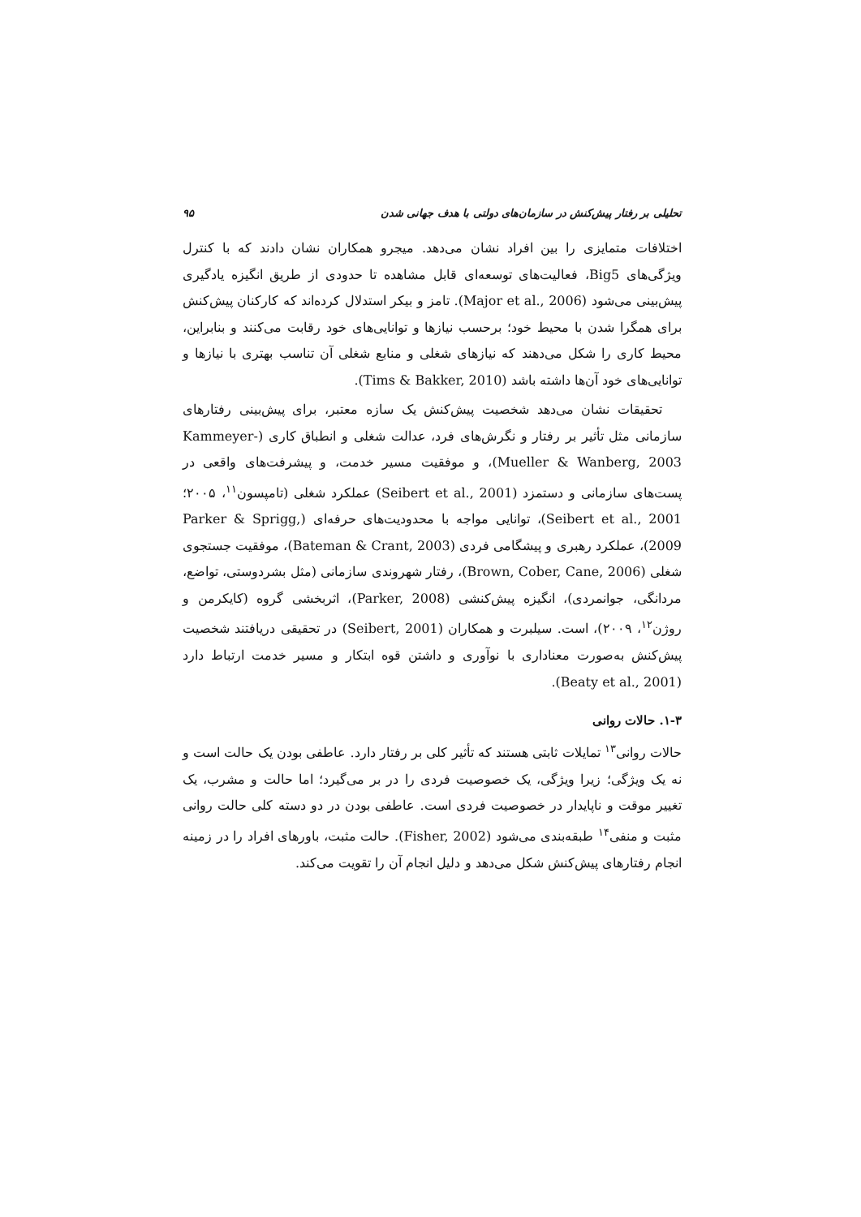تحلیلی بر رفتار پیش‌کنش در سازمان‌های دولتی با هدف جهانی شدن ۹۵
اختلافات متمایزی را بین افراد نشان می‌دهد. میجرو همکاران نشان دادند که با کنترل ویژگی‌های Big5، فعالیت‌های توسعه‌ای قابل مشاهده تا حدودی از طریق انگیزه یادگیری پیش‌بینی می‌شود (Major et al., 2006). تامز و بیکر استدلال کرده‌اند که کارکنان پیش‌کنش برای همگرا شدن با محیط خود؛ برحسب نیازها و توانایی‌های خود رقابت می‌کنند و بنابراین، محیط کاری را شکل می‌دهند که نیازهای شغلی و منابع شغلی آن تناسب بهتری با نیازها و توانایی‌های خود آن‌ها داشته باشد (Tims & Bakker, 2010).
تحقیقات نشان می‌دهد شخصیت پیش‌کنش یک سازه معتبر، برای پیش‌بینی رفتارهای سازمانی مثل تأثیر بر رفتار و نگرش‌های فرد، عدالت شغلی و انطباق کاری (Kammeyer-Mueller & Wanberg, 2003)، و موفقیت مسیر خدمت، و پیشرفت‌های واقعی در پست‌های سازمانی و دستمزد (Seibert et al., 2001) عملکرد شغلی (تامپسون<sup>۱۱</sup>، ۲۰۰۵؛ Seibert et al., 2001)، توانایی مواجه با محدودیت‌های حرفه‌ای (Parker & Sprigg, 2009)، عملکرد رهبری و پیشگامی فردی (Bateman & Crant, 2003)، موفقیت جستجوی شغلی (Brown, Cober, Cane, 2006)، رفتار شهروندی سازمانی (مثل بشردوستی، تواضع، مردانگی، جوانمردی)، انگیزه پیش‌کنشی (Parker, 2008)، اثربخشی گروه (کایکرمن و روژن<sup>۱۲</sup>، ۲۰۰۹)، است. سیلبرت و همکاران (Seibert, 2001) در تحقیقی دریافتند شخصیت پیش‌کنش به‌صورت معناداری با نوآوری و داشتن قوه ابتکار و مسیر خدمت ارتباط دارد (Beaty et al., 2001).
۱-۳. حالات روانی
حالات روانی<sup>۱۳</sup> تمایلات ثابتی هستند که تأثیر کلی بر رفتار دارد. عاطفی بودن یک حالت است و نه یک ویژگی؛ زیرا ویژگی، یک خصوصیت فردی را در بر می‌گیرد؛ اما حالت و مشرب، یک تغییر موقت و ناپایدار در خصوصیت فردی است. عاطفی بودن در دو دسته کلی حالت روانی مثبت و منفی<sup>۱۴</sup> طبقه‌بندی می‌شود (Fisher, 2002). حالت مثبت، باورهای افراد را در زمینه انجام رفتارهای پیش‌کنش شکل می‌دهد و دلیل انجام آن را تقویت می‌کند.